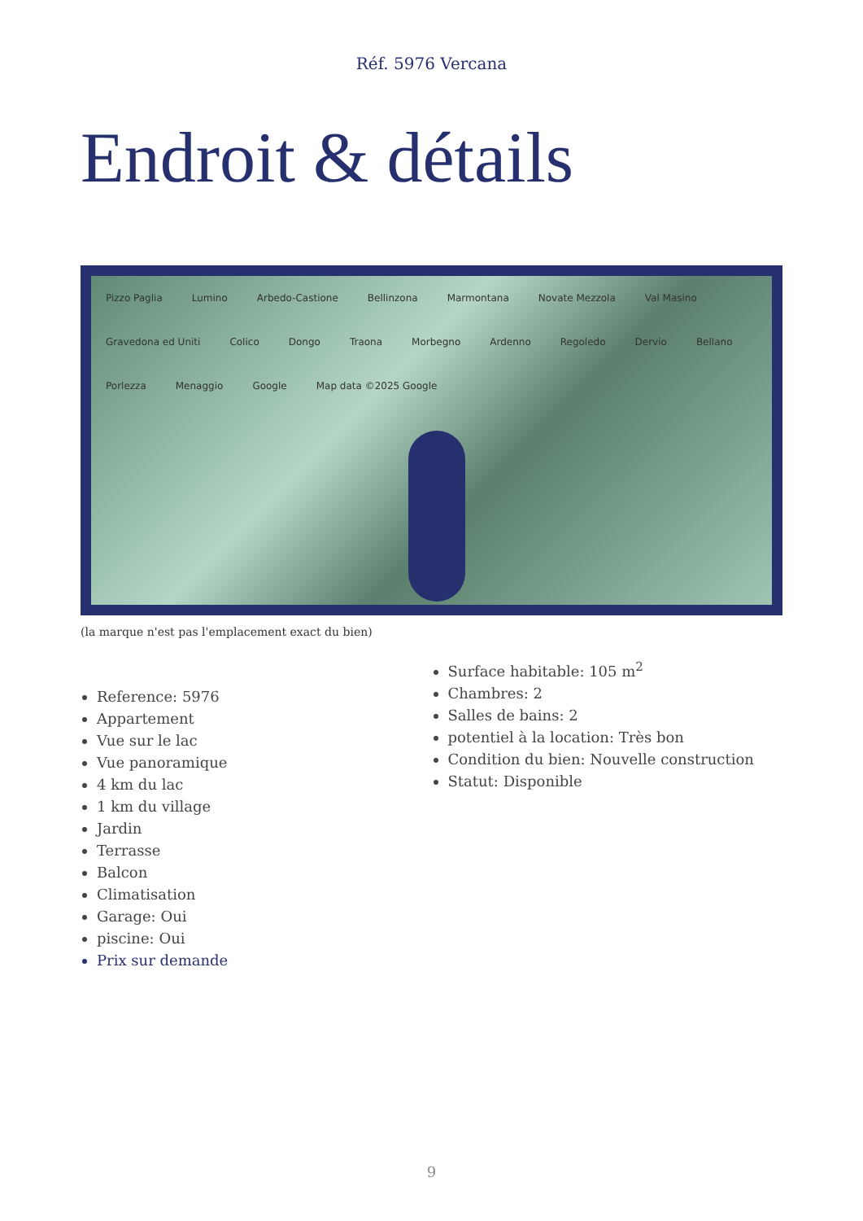Réf. 5976 Vercana
Endroit & détails
Pizzo Paglia Lumino Arbedo-Castione Bellinzona Marmontana Novate Mezzola Val Masino Gravedona ed Uniti Colico Dongo Traona Morbegno Ardenno Regoledo Dervio Bellano Porlezza Menaggio Google Map data ©2025 Google
(la marque n'est pas l'emplacement exact du bien)
Reference: 5976
Appartement
Vue sur le lac
Vue panoramique
4 km du lac
1 km du village
Jardin
Terrasse
Balcon
Climatisation
Garage: Oui
piscine: Oui
Prix sur demande
Surface habitable: 105 m<sup>2</sup>
Chambres: 2
Salles de bains: 2
potentiel à la location: Très bon
Condition du bien: Nouvelle construction
Statut: Disponible
9